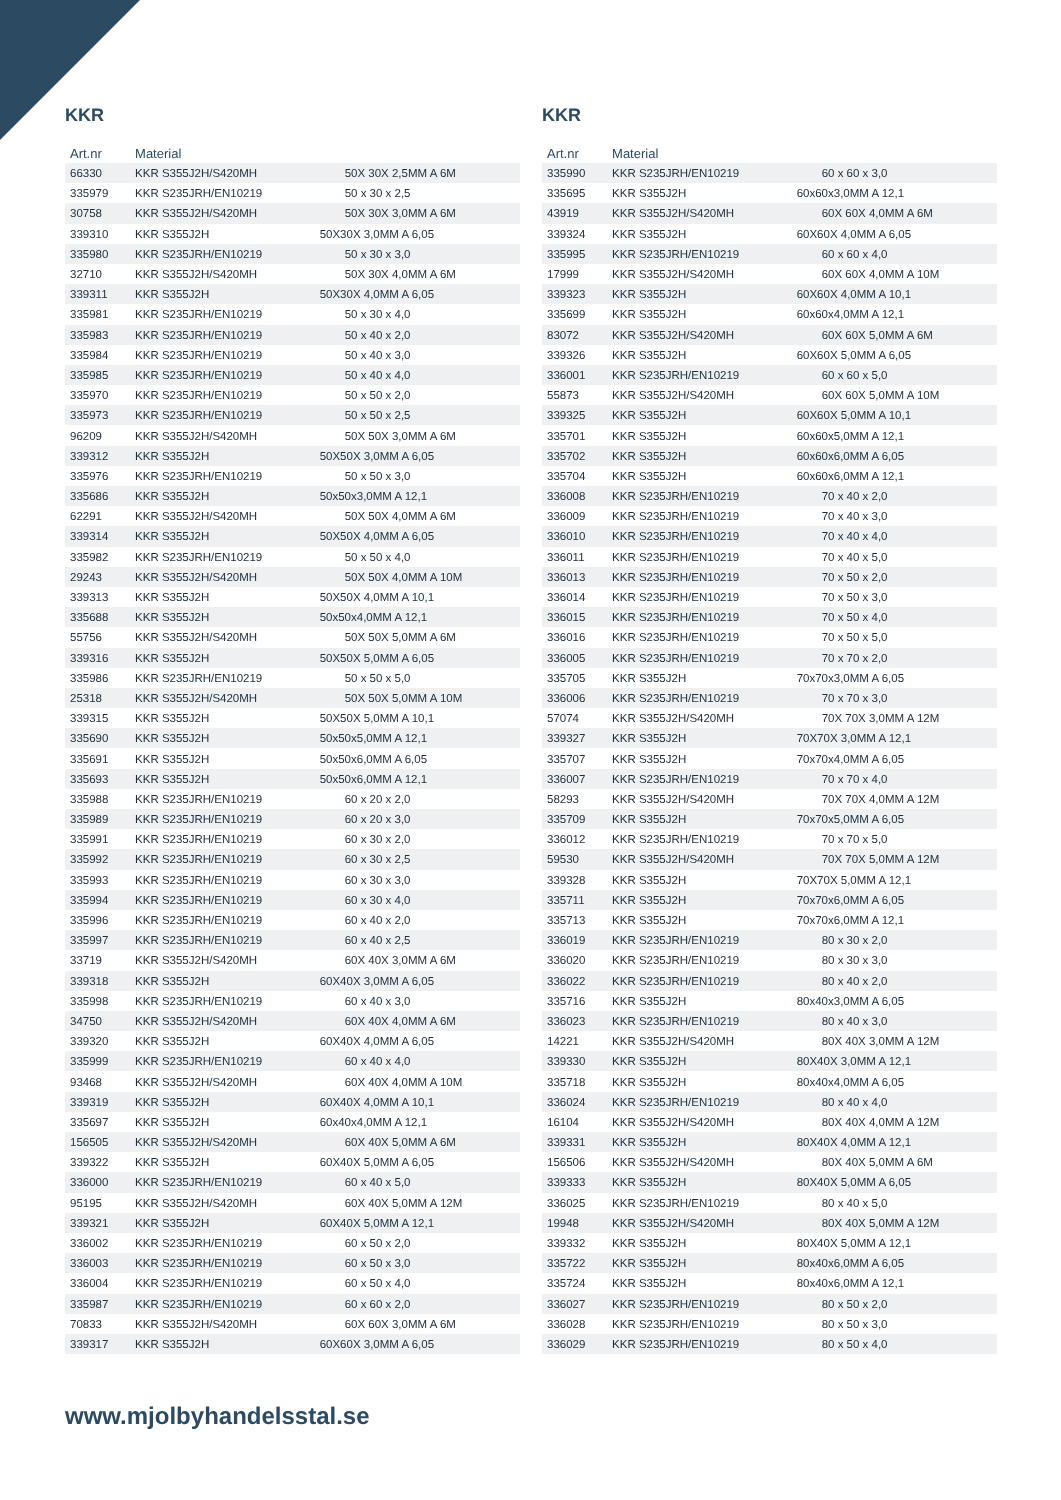KKR
| Art.nr | Material | |
| --- | --- | --- |
| 66330 | KKR S355J2H/S420MH | 50X 30X 2,5MM A 6M |
| 335979 | KKR S235JRH/EN10219 | 50 x 30 x 2,5 |
| 30758 | KKR S355J2H/S420MH | 50X 30X 3,0MM A 6M |
| 339310 | KKR S355J2H | 50X30X 3,0MM A 6,05 |
| 335980 | KKR S235JRH/EN10219 | 50 x 30 x 3,0 |
| 32710 | KKR S355J2H/S420MH | 50X 30X 4,0MM A 6M |
| 339311 | KKR S355J2H | 50X30X 4,0MM A 6,05 |
| 335981 | KKR S235JRH/EN10219 | 50 x 30 x 4,0 |
| 335983 | KKR S235JRH/EN10219 | 50 x 40 x 2,0 |
| 335984 | KKR S235JRH/EN10219 | 50 x 40 x 3,0 |
| 335985 | KKR S235JRH/EN10219 | 50 x 40 x 4,0 |
| 335970 | KKR S235JRH/EN10219 | 50 x 50 x 2,0 |
| 335973 | KKR S235JRH/EN10219 | 50 x 50 x 2,5 |
| 96209 | KKR S355J2H/S420MH | 50X 50X 3,0MM A 6M |
| 339312 | KKR S355J2H | 50X50X 3,0MM A 6,05 |
| 335976 | KKR S235JRH/EN10219 | 50 x 50 x 3,0 |
| 335686 | KKR S355J2H | 50x50x3,0MM A 12,1 |
| 62291 | KKR S355J2H/S420MH | 50X 50X 4,0MM A 6M |
| 339314 | KKR S355J2H | 50X50X 4,0MM A 6,05 |
| 335982 | KKR S235JRH/EN10219 | 50 x 50 x 4,0 |
| 29243 | KKR S355J2H/S420MH | 50X 50X 4,0MM A 10M |
| 339313 | KKR S355J2H | 50X50X 4,0MM A 10,1 |
| 335688 | KKR S355J2H | 50x50x4,0MM A 12,1 |
| 55756 | KKR S355J2H/S420MH | 50X 50X 5,0MM A 6M |
| 339316 | KKR S355J2H | 50X50X 5,0MM A 6,05 |
| 335986 | KKR S235JRH/EN10219 | 50 x 50 x 5,0 |
| 25318 | KKR S355J2H/S420MH | 50X 50X 5,0MM A 10M |
| 339315 | KKR S355J2H | 50X50X 5,0MM A 10,1 |
| 335690 | KKR S355J2H | 50x50x5,0MM A 12,1 |
| 335691 | KKR S355J2H | 50x50x6,0MM A 6,05 |
| 335693 | KKR S355J2H | 50x50x6,0MM A 12,1 |
| 335988 | KKR S235JRH/EN10219 | 60 x 20 x 2,0 |
| 335989 | KKR S235JRH/EN10219 | 60 x 20 x 3,0 |
| 335991 | KKR S235JRH/EN10219 | 60 x 30 x 2,0 |
| 335992 | KKR S235JRH/EN10219 | 60 x 30 x 2,5 |
| 335993 | KKR S235JRH/EN10219 | 60 x 30 x 3,0 |
| 335994 | KKR S235JRH/EN10219 | 60 x 30 x 4,0 |
| 335996 | KKR S235JRH/EN10219 | 60 x 40 x 2,0 |
| 335997 | KKR S235JRH/EN10219 | 60 x 40 x 2,5 |
| 33719 | KKR S355J2H/S420MH | 60X 40X 3,0MM A 6M |
| 339318 | KKR S355J2H | 60X40X 3,0MM A 6,05 |
| 335998 | KKR S235JRH/EN10219 | 60 x 40 x 3,0 |
| 34750 | KKR S355J2H/S420MH | 60X 40X 4,0MM A 6M |
| 339320 | KKR S355J2H | 60X40X 4,0MM A 6,05 |
| 335999 | KKR S235JRH/EN10219 | 60 x 40 x 4,0 |
| 93468 | KKR S355J2H/S420MH | 60X 40X 4,0MM A 10M |
| 339319 | KKR S355J2H | 60X40X 4,0MM A 10,1 |
| 335697 | KKR S355J2H | 60x40x4,0MM A 12,1 |
| 156505 | KKR S355J2H/S420MH | 60X 40X 5,0MM A 6M |
| 339322 | KKR S355J2H | 60X40X 5,0MM A 6,05 |
| 336000 | KKR S235JRH/EN10219 | 60 x 40 x 5,0 |
| 95195 | KKR S355J2H/S420MH | 60X 40X 5,0MM A 12M |
| 339321 | KKR S355J2H | 60X40X 5,0MM A 12,1 |
| 336002 | KKR S235JRH/EN10219 | 60 x 50 x 2,0 |
| 336003 | KKR S235JRH/EN10219 | 60 x 50 x 3,0 |
| 336004 | KKR S235JRH/EN10219 | 60 x 50 x 4,0 |
| 335987 | KKR S235JRH/EN10219 | 60 x 60 x 2,0 |
| 70833 | KKR S355J2H/S420MH | 60X 60X 3,0MM A 6M |
| 339317 | KKR S355J2H | 60X60X 3,0MM A 6,05 |
KKR
| Art.nr | Material | |
| --- | --- | --- |
| 335990 | KKR S235JRH/EN10219 | 60 x 60 x 3,0 |
| 335695 | KKR S355J2H | 60x60x3,0MM A 12,1 |
| 43919 | KKR S355J2H/S420MH | 60X 60X 4,0MM A 6M |
| 339324 | KKR S355J2H | 60X60X 4,0MM A 6,05 |
| 335995 | KKR S235JRH/EN10219 | 60 x 60 x 4,0 |
| 17999 | KKR S355J2H/S420MH | 60X 60X 4,0MM A 10M |
| 339323 | KKR S355J2H | 60X60X 4,0MM A 10,1 |
| 335699 | KKR S355J2H | 60x60x4,0MM A 12,1 |
| 83072 | KKR S355J2H/S420MH | 60X 60X 5,0MM A 6M |
| 339326 | KKR S355J2H | 60X60X 5,0MM A 6,05 |
| 336001 | KKR S235JRH/EN10219 | 60 x 60 x 5,0 |
| 55873 | KKR S355J2H/S420MH | 60X 60X 5,0MM A 10M |
| 339325 | KKR S355J2H | 60X60X 5,0MM A 10,1 |
| 335701 | KKR S355J2H | 60x60x5,0MM A 12,1 |
| 335702 | KKR S355J2H | 60x60x6,0MM A 6,05 |
| 335704 | KKR S355J2H | 60x60x6,0MM A 12,1 |
| 336008 | KKR S235JRH/EN10219 | 70 x 40 x 2,0 |
| 336009 | KKR S235JRH/EN10219 | 70 x 40 x 3,0 |
| 336010 | KKR S235JRH/EN10219 | 70 x 40 x 4,0 |
| 336011 | KKR S235JRH/EN10219 | 70 x 40 x 5,0 |
| 336013 | KKR S235JRH/EN10219 | 70 x 50 x 2,0 |
| 336014 | KKR S235JRH/EN10219 | 70 x 50 x 3,0 |
| 336015 | KKR S235JRH/EN10219 | 70 x 50 x 4,0 |
| 336016 | KKR S235JRH/EN10219 | 70 x 50 x 5,0 |
| 336005 | KKR S235JRH/EN10219 | 70 x 70 x 2,0 |
| 335705 | KKR S355J2H | 70x70x3,0MM A 6,05 |
| 336006 | KKR S235JRH/EN10219 | 70 x 70 x 3,0 |
| 57074 | KKR S355J2H/S420MH | 70X 70X 3,0MM A 12M |
| 339327 | KKR S355J2H | 70X70X 3,0MM A 12,1 |
| 335707 | KKR S355J2H | 70x70x4,0MM A 6,05 |
| 336007 | KKR S235JRH/EN10219 | 70 x 70 x 4,0 |
| 58293 | KKR S355J2H/S420MH | 70X 70X 4,0MM A 12M |
| 335709 | KKR S355J2H | 70x70x5,0MM A 6,05 |
| 336012 | KKR S235JRH/EN10219 | 70 x 70 x 5,0 |
| 59530 | KKR S355J2H/S420MH | 70X 70X 5,0MM A 12M |
| 339328 | KKR S355J2H | 70X70X 5,0MM A 12,1 |
| 335711 | KKR S355J2H | 70x70x6,0MM A 6,05 |
| 335713 | KKR S355J2H | 70x70x6,0MM A 12,1 |
| 336019 | KKR S235JRH/EN10219 | 80 x 30 x 2,0 |
| 336020 | KKR S235JRH/EN10219 | 80 x 30 x 3,0 |
| 336022 | KKR S235JRH/EN10219 | 80 x 40 x 2,0 |
| 335716 | KKR S355J2H | 80x40x3,0MM A 6,05 |
| 336023 | KKR S235JRH/EN10219 | 80 x 40 x 3,0 |
| 14221 | KKR S355J2H/S420MH | 80X 40X 3,0MM A 12M |
| 339330 | KKR S355J2H | 80X40X 3,0MM A 12,1 |
| 335718 | KKR S355J2H | 80x40x4,0MM A 6,05 |
| 336024 | KKR S235JRH/EN10219 | 80 x 40 x 4,0 |
| 16104 | KKR S355J2H/S420MH | 80X 40X 4,0MM A 12M |
| 339331 | KKR S355J2H | 80X40X 4,0MM A 12,1 |
| 156506 | KKR S355J2H/S420MH | 80X 40X 5,0MM A 6M |
| 339333 | KKR S355J2H | 80X40X 5,0MM A 6,05 |
| 336025 | KKR S235JRH/EN10219 | 80 x 40 x 5,0 |
| 19948 | KKR S355J2H/S420MH | 80X 40X 5,0MM A 12M |
| 339332 | KKR S355J2H | 80X40X 5,0MM A 12,1 |
| 335722 | KKR S355J2H | 80x40x6,0MM A 6,05 |
| 335724 | KKR S355J2H | 80x40x6,0MM A 12,1 |
| 336027 | KKR S235JRH/EN10219 | 80 x 50 x 2,0 |
| 336028 | KKR S235JRH/EN10219 | 80 x 50 x 3,0 |
| 336029 | KKR S235JRH/EN10219 | 80 x 50 x 4,0 |
www.mjolbyhandelsstal.se